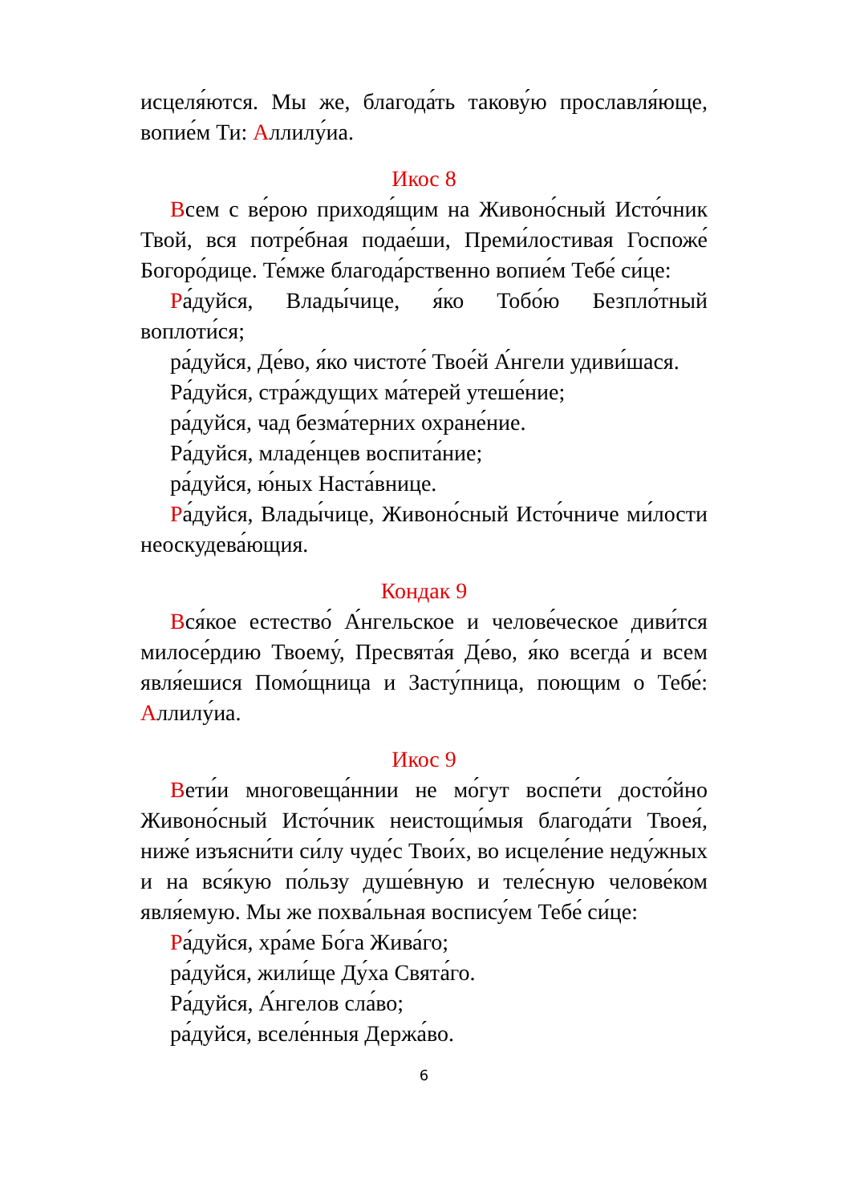исцеля́ются. Мы же, благода́ть такову́ю прославля́юще, вопие́м Ти: Аллилу́иа.
Икос 8
Всем с ве́рою приходя́щим на Живоно́сный Исто́чник Твой, вся потре́бная подае́ши, Преми́лостивая Госпоже́ Богоро́дице. Те́мже благода́рственно вопие́м Тебе́ си́це:
Ра́дуйся, Влады́чице, я́ко Тобо́ю Безпло́тный воплоти́ся;
ра́дуйся, Де́во, я́ко чистоте́ Твое́й А́нгели удиви́шася.
Ра́дуйся, стра́ждущих ма́терей утеше́ние;
ра́дуйся, чад безма́терних охране́ние.
Ра́дуйся, младе́нцев воспита́ние;
ра́дуйся, ю́ных Наста́внице.
Ра́дуйся, Влады́чице, Живоно́сный Исто́чниче ми́лости неоскудева́ющия.
Кондак 9
Вся́кое естество́ А́нгельское и челове́ческое диви́тся милосе́рдию Твоему́, Пресвята́я Де́во, я́ко всегда́ и всем явля́ешися Помо́щница и Засту́пница, поющим о Тебе́: Аллилу́иа.
Икос 9
Вети́и многовеща́ннии не мо́гут воспе́ти досто́йно Живоно́сный Исто́чник неистощи́мыя благода́ти Твоея́, ниже́ изъясни́ти си́лу чуде́с Твои́х, во исцеле́ние неду́жных и на вся́кую по́льзу душе́вную и теле́сную челове́ком явля́емую. Мы же похва́льная воспису́ем Тебе́ си́це:
Ра́дуйся, хра́ме Бо́га Жива́го;
ра́дуйся, жили́ще Ду́ха Свята́го.
Ра́дуйся, А́нгелов сла́во;
ра́дуйся, вселе́нныя Держа́во.
6